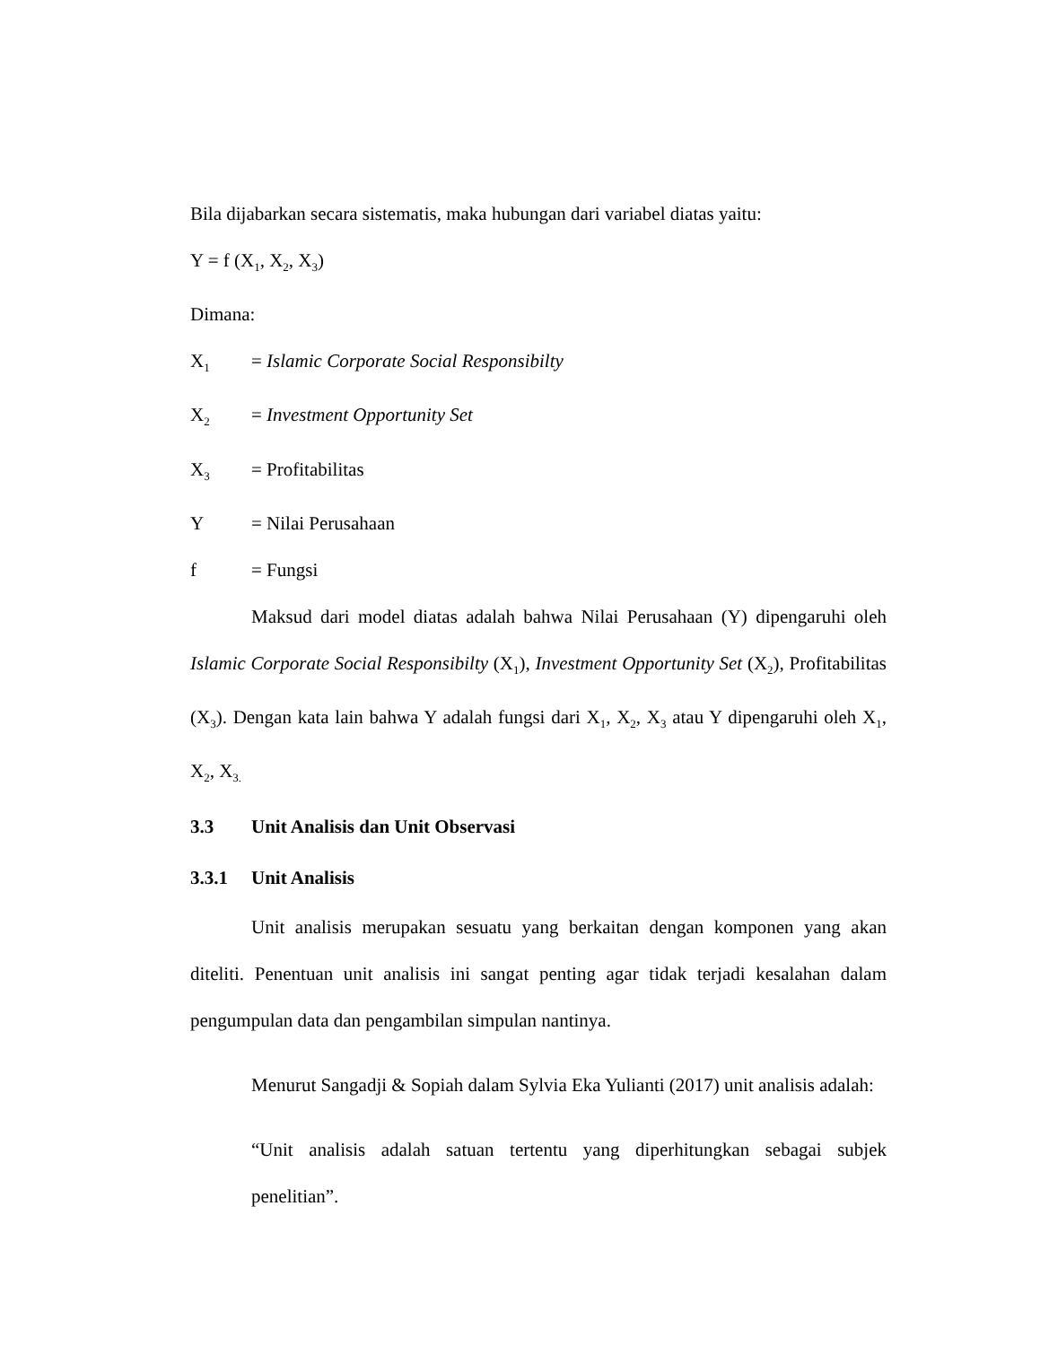Bila dijabarkan secara sistematis, maka hubungan dari variabel diatas yaitu:
Y = f (X<sub>1</sub>, X<sub>2</sub>, X<sub>3</sub>)
Dimana:
X<sub>1</sub> = Islamic Corporate Social Responsibilty
X<sub>2</sub> = Investment Opportunity Set
X<sub>3</sub> = Profitabilitas
Y = Nilai Perusahaan
f = Fungsi
Maksud dari model diatas adalah bahwa Nilai Perusahaan (Y) dipengaruhi oleh Islamic Corporate Social Responsibilty (X<sub>1</sub>), Investment Opportunity Set (X<sub>2</sub>), Profitabilitas (X<sub>3</sub>). Dengan kata lain bahwa Y adalah fungsi dari X<sub>1</sub>, X<sub>2</sub>, X<sub>3</sub> atau Y dipengaruhi oleh X<sub>1</sub>, X<sub>2</sub>, X<sub>3.</sub>
3.3 Unit Analisis dan Unit Observasi
3.3.1 Unit Analisis
Unit analisis merupakan sesuatu yang berkaitan dengan komponen yang akan diteliti. Penentuan unit analisis ini sangat penting agar tidak terjadi kesalahan dalam pengumpulan data dan pengambilan simpulan nantinya.
Menurut Sangadji & Sopiah dalam Sylvia Eka Yulianti (2017) unit analisis adalah:
“Unit analisis adalah satuan tertentu yang diperhitungkan sebagai subjek penelitian”.